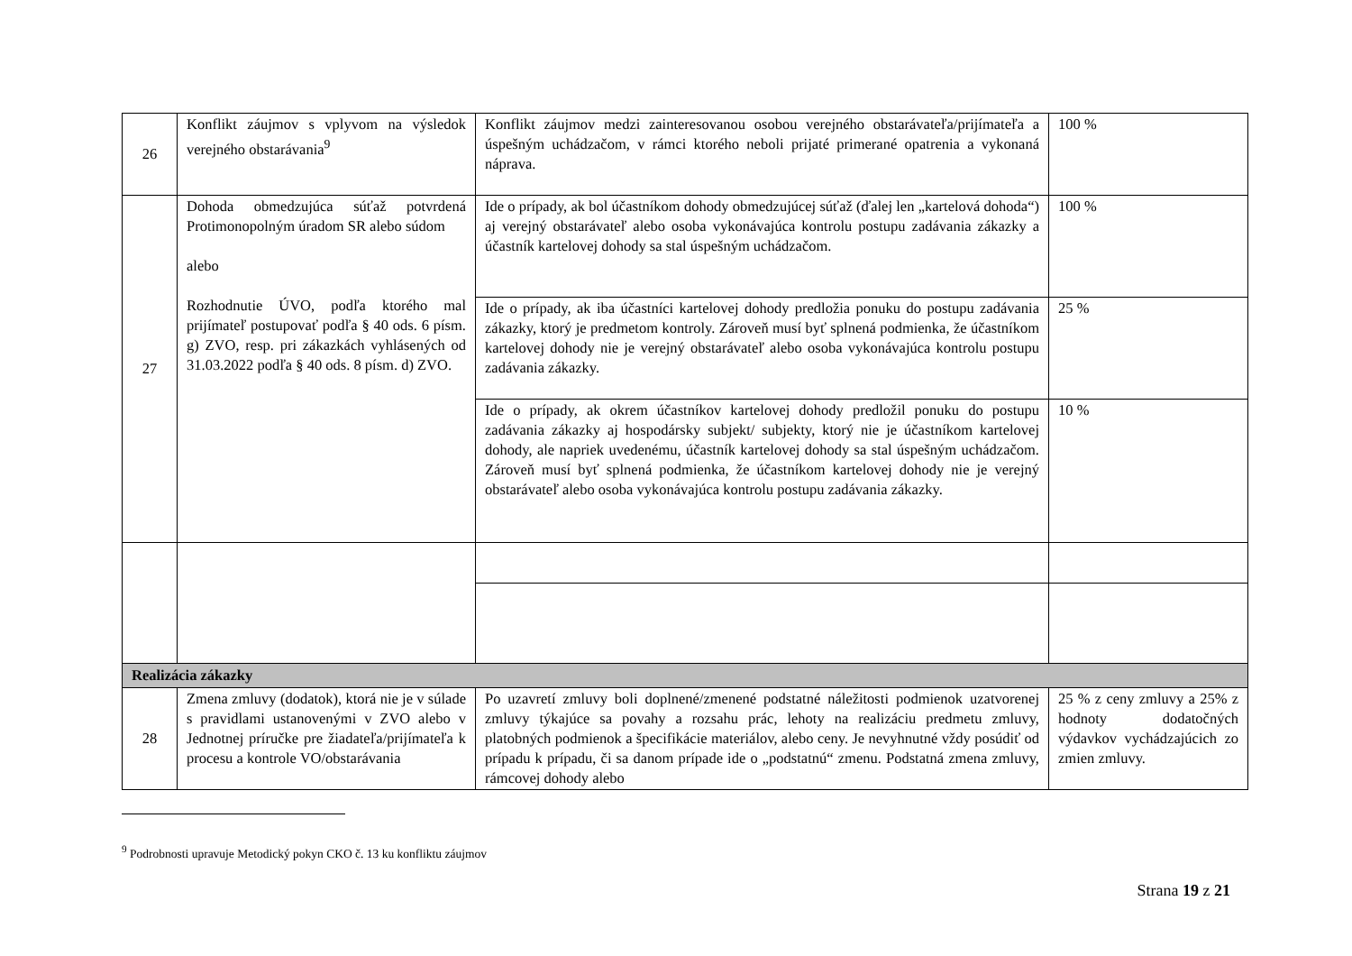| 26 | Konflikt záujmov s vplyvom na výsledok verejného obstarávania<sup>9</sup> | Konflikt záujmov medzi zainteresovanou osobou verejného obstarávateľa/prijímateľa a úspešným uchádzačom, v rámci ktorého neboli prijaté primerané opatrenia a vykonaná náprava. | 100 % |
| 27 | Dohoda obmedzujúca súťaž potvrdená Protimonopolným úradom SR alebo súdom alebo Rozhodnutie ÚVO, podľa ktorého mal prijímateľ postupovať podľa § 40 ods. 6 písm. g) ZVO, resp. pri zákazkách vyhlásených od 31.03.2022 podľa § 40 ods. 8 písm. d) ZVO. | Ide o prípady, ak bol účastníkom dohody obmedzujúcej súťaž (ďalej len „kartelová dohoda“) aj verejný obstarávateľ alebo osoba vykonávajúca kontrolu postupu zadávania zákazky a účastník kartelovej dohody sa stal úspešným uchádzačom. | 100 % |
| | | Ide o prípady, ak iba účastníci kartelovej dohody predložia ponuku do postupu zadávania zákazky, ktorý je predmetom kontroly. Zároveň musí byť splnená podmienka, že účastníkom kartelovej dohody nie je verejný obstarávateľ alebo osoba vykonávajúca kontrolu postupu zadávania zákazky. | 25 % |
| | | Ide o prípady, ak okrem účastníkov kartelovej dohody predložil ponuku do postupu zadávania zákazky aj hospodársky subjekt/ subjekty, ktorý nie je účastníkom kartelovej dohody, ale napriek uvedenému, účastník kartelovej dohody sa stal úspešným uchádzačom. Zároveň musí byť splnená podmienka, že účastníkom kartelovej dohody nie je verejný obstarávateľ alebo osoba vykonávajúca kontrolu postupu zadávania zákazky. | 10 % |
| Realizácia zákazky | | | |
| 28 | Zmena zmluvy (dodatok), ktorá nie je v súlade s pravidlami ustanovenými v ZVO alebo v Jednotnej príručke pre žiadateľa/prijímateľa k procesu a kontrole VO/obstarávania | Po uzavretí zmluvy boli doplnené/zmenené podstatné náležitosti podmienok uzatvorenej zmluvy týkajúce sa povahy a rozsahu prác, lehoty na realizáciu predmetu zmluvy, platobných podmienok a špecifikácie materiálov, alebo ceny. Je nevyhnutné vždy posúdiť od prípadu k prípadu, či sa danom prípade ide o „podstatnú“ zmenu. Podstatná zmena zmluvy, rámcovej dohody alebo | 25 % z ceny zmluvy a 25% z hodnoty dodatočných výdavkov vychádzajúcich zo zmien zmluvy. |
<sup>9</sup> Podrobnosti upravuje Metodický pokyn CKO č. 13 ku konfliktu záujmov
Strana 19 z 21